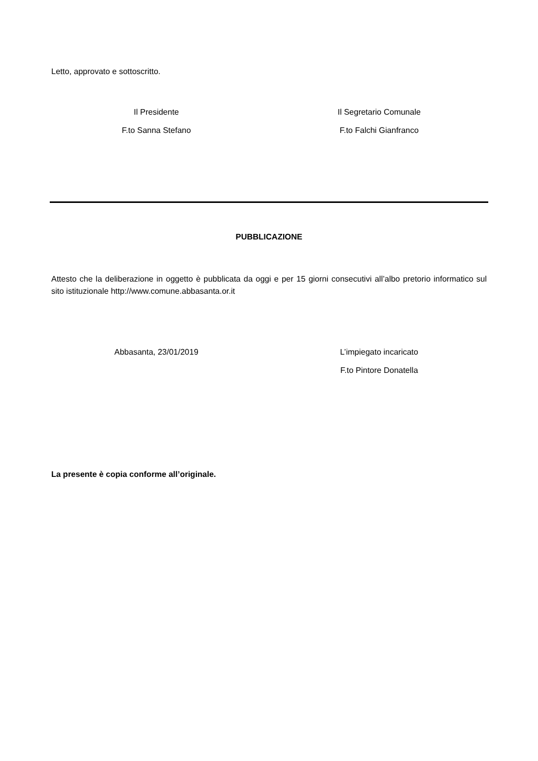Letto, approvato e sottoscritto.
Il Presidente
F.to Sanna Stefano
Il Segretario Comunale
F.to Falchi Gianfranco
PUBBLICAZIONE
Attesto che la deliberazione in oggetto è pubblicata da oggi e per 15 giorni consecutivi all’albo pretorio informatico sul sito istituzionale http://www.comune.abbasanta.or.it
Abbasanta, 23/01/2019 L’impiegato incaricato
F.to Pintore Donatella
La presente è copia conforme all’originale.